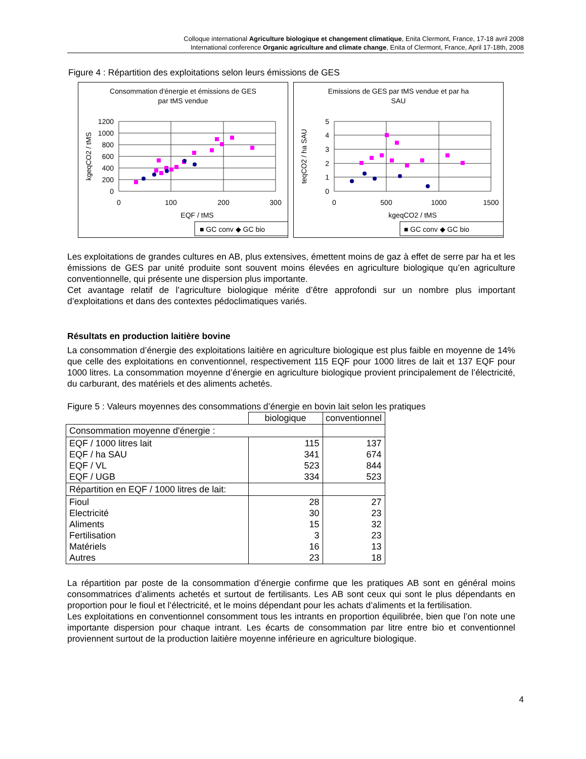Colloque international Agriculture biologique et changement climatique, Enita Clermont, France, 17-18 avril 2008
International conference Organic agriculture and climate change, Enita of Clermont, France, April 17-18th, 2008
Figure 4 : Répartition des exploitations selon leurs émissions de GES
Consommation d'énergie et émissions de GES
par tMS vendue
1200
1000
800
600
400
200
0
0
100
200
300
EQF / tMS
kgeqCO2 / tMS
■ GC conv ◆ GC bio
Emissions de GES par tMS vendue et par ha
SAU
5
4
3
2
1
0
0
500
1000
1500
kgeqCO2 / tMS
teqCO2 / ha SAU
■ GC conv ◆ GC bio
Les exploitations de grandes cultures en AB, plus extensives, émettent moins de gaz à effet de serre par ha et les émissions de GES par unité produite sont souvent moins élevées en agriculture biologique qu’en agriculture conventionnelle, qui présente une dispersion plus importante.
Cet avantage relatif de l’agriculture biologique mérite d’être approfondi sur un nombre plus important d’exploitations et dans des contextes pédoclimatiques variés.
Résultats en production laitière bovine
La consommation d’énergie des exploitations laitière en agriculture biologique est plus faible en moyenne de 14% que celle des exploitations en conventionnel, respectivement 115 EQF pour 1000 litres de lait et 137 EQF pour 1000 litres. La consommation moyenne d’énergie en agriculture biologique provient principalement de l’électricité, du carburant, des matériels et des aliments achetés.
Figure 5 : Valeurs moyennes des consommations d’énergie en bovin lait selon les pratiques
| | biologique | conventionnel |
| Consommation moyenne d'énergie : | | |
| EQF / 1000 litres lait EQF / ha SAU EQF / VL EQF / UGB | 115 341 523 334 | 137 674 844 523 |
| Répartition en EQF / 1000 litres de lait: | | |
| Fioul Electricité Aliments Fertilisation Matériels Autres | 28 30 15 3 16 23 | 27 23 32 23 13 18 |
La répartition par poste de la consommation d’énergie confirme que les pratiques AB sont en général moins consommatrices d’aliments achetés et surtout de fertilisants. Les AB sont ceux qui sont le plus dépendants en proportion pour le fioul et l’électricité, et le moins dépendant pour les achats d’aliments et la fertilisation.
Les exploitations en conventionnel consomment tous les intrants en proportion équilibrée, bien que l’on note une importante dispersion pour chaque intrant. Les écarts de consommation par litre entre bio et conventionnel proviennent surtout de la production laitière moyenne inférieure en agriculture biologique.
4